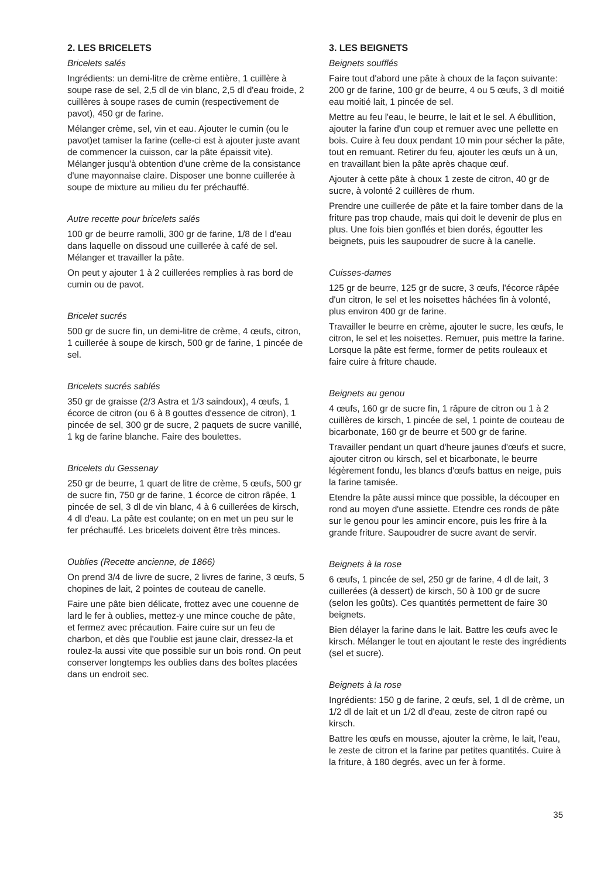2. LES BRICELETS
Bricelets salés
Ingrédients: un demi-litre de crème entière, 1 cuillère à soupe rase de sel, 2,5 dl de vin blanc, 2,5 dl d'eau froide, 2 cuillères à soupe rases de cumin (respectivement de pavot), 450 gr de farine.
Mélanger crème, sel, vin et eau. Ajouter le cumin (ou le pavot)et tamiser la farine (celle-ci est à ajouter juste avant de commencer la cuisson, car la pâte épaissit vite). Mélanger jusqu'à obtention d'une crème de la consistance d'une mayonnaise claire. Disposer une bonne cuillerée à soupe de mixture au milieu du fer préchauffé.
Autre recette pour bricelets salés
100 gr de beurre ramolli, 300 gr de farine, 1/8 de l d'eau dans laquelle on dissoud une cuillerée à café de sel. Mélanger et travailler la pâte.
On peut y ajouter 1 à 2 cuillerées remplies à ras bord de cumin ou de pavot.
Bricelet sucrés
500 gr de sucre fin, un demi-litre de crème, 4 œufs, citron, 1 cuillerée à soupe de kirsch, 500 gr de farine, 1 pincée de sel.
Bricelets sucrés sablés
350 gr de graisse (2/3 Astra et 1/3 saindoux), 4 œufs, 1 écorce de citron (ou 6 à 8 gouttes d'essence de citron), 1 pincée de sel, 300 gr de sucre, 2 paquets de sucre vanillé, 1 kg de farine blanche. Faire des boulettes.
Bricelets du Gessenay
250 gr de beurre, 1 quart de litre de crème, 5 œufs, 500 gr de sucre fin, 750 gr de farine, 1 écorce de citron râpée, 1 pincée de sel, 3 dl de vin blanc, 4 à 6 cuillerées de kirsch, 4 dl d'eau. La pâte est coulante; on en met un peu sur le fer préchauffé. Les bricelets doivent être très minces.
Oublies (Recette ancienne, de 1866)
On prend 3/4 de livre de sucre, 2 livres de farine, 3 œufs, 5 chopines de lait, 2 pointes de couteau de canelle.
Faire une pâte bien délicate, frottez avec une couenne de lard le fer à oublies, mettez-y une mince couche de pâte, et fermez avec précaution. Faire cuire sur un feu de charbon, et dès que l'oublie est jaune clair, dressez-la et roulez-la aussi vite que possible sur un bois rond. On peut conserver longtemps les oublies dans des boîtes placées dans un endroit sec.
3. LES BEIGNETS
Beignets soufflés
Faire tout d'abord une pâte à choux de la façon suivante: 200 gr de farine, 100 gr de beurre, 4 ou 5 œufs, 3 dl moitié eau moitié lait, 1 pincée de sel.
Mettre au feu l'eau, le beurre, le lait et le sel. A ébullition, ajouter la farine d'un coup et remuer avec une pellette en bois. Cuire à feu doux pendant 10 min pour sécher la pâte, tout en remuant. Retirer du feu, ajouter les œufs un à un, en travaillant bien la pâte après chaque œuf.
Ajouter à cette pâte à choux 1 zeste de citron, 40 gr de sucre, à volonté 2 cuillères de rhum.
Prendre une cuillerée de pâte et la faire tomber dans de la friture pas trop chaude, mais qui doit le devenir de plus en plus. Une fois bien gonflés et bien dorés, égoutter les beignets, puis les saupoudrer de sucre à la canelle.
Cuisses-dames
125 gr de beurre, 125 gr de sucre, 3 œufs, l'écorce râpée d'un citron, le sel et les noisettes hâchées fin à volonté, plus environ 400 gr de farine.
Travailler le beurre en crème, ajouter le sucre, les œufs, le citron, le sel et les noisettes. Remuer, puis mettre la farine. Lorsque la pâte est ferme, former de petits rouleaux et faire cuire à friture chaude.
Beignets au genou
4 œufs, 160 gr de sucre fin, 1 râpure de citron ou 1 à 2 cuillères de kirsch, 1 pincée de sel, 1 pointe de couteau de bicarbonate, 160 gr de beurre et 500 gr de farine.
Travailler pendant un quart d'heure jaunes d'œufs et sucre, ajouter citron ou kirsch, sel et bicarbonate, le beurre légèrement fondu, les blancs d'œufs battus en neige, puis la farine tamisée.
Etendre la pâte aussi mince que possible, la découper en rond au moyen d'une assiette. Etendre ces ronds de pâte sur le genou pour les amincir encore, puis les frire à la grande friture. Saupoudrer de sucre avant de servir.
Beignets à la rose
6 œufs, 1 pincée de sel, 250 gr de farine, 4 dl de lait, 3 cuillerées (à dessert) de kirsch, 50 à 100 gr de sucre (selon les goûts). Ces quantités permettent de faire 30 beignets.
Bien délayer la farine dans le lait. Battre les œufs avec le kirsch. Mélanger le tout en ajoutant le reste des ingrédients (sel et sucre).
Beignets à la rose
Ingrédients: 150 g de farine, 2 œufs, sel, 1 dl de crème, un 1/2 dl de lait et un 1/2 dl d'eau, zeste de citron rapé ou kirsch.
Battre les œufs en mousse, ajouter la crème, le lait, l'eau, le zeste de citron et la farine par petites quantités. Cuire à la friture, à 180 degrés, avec un fer à forme.
35